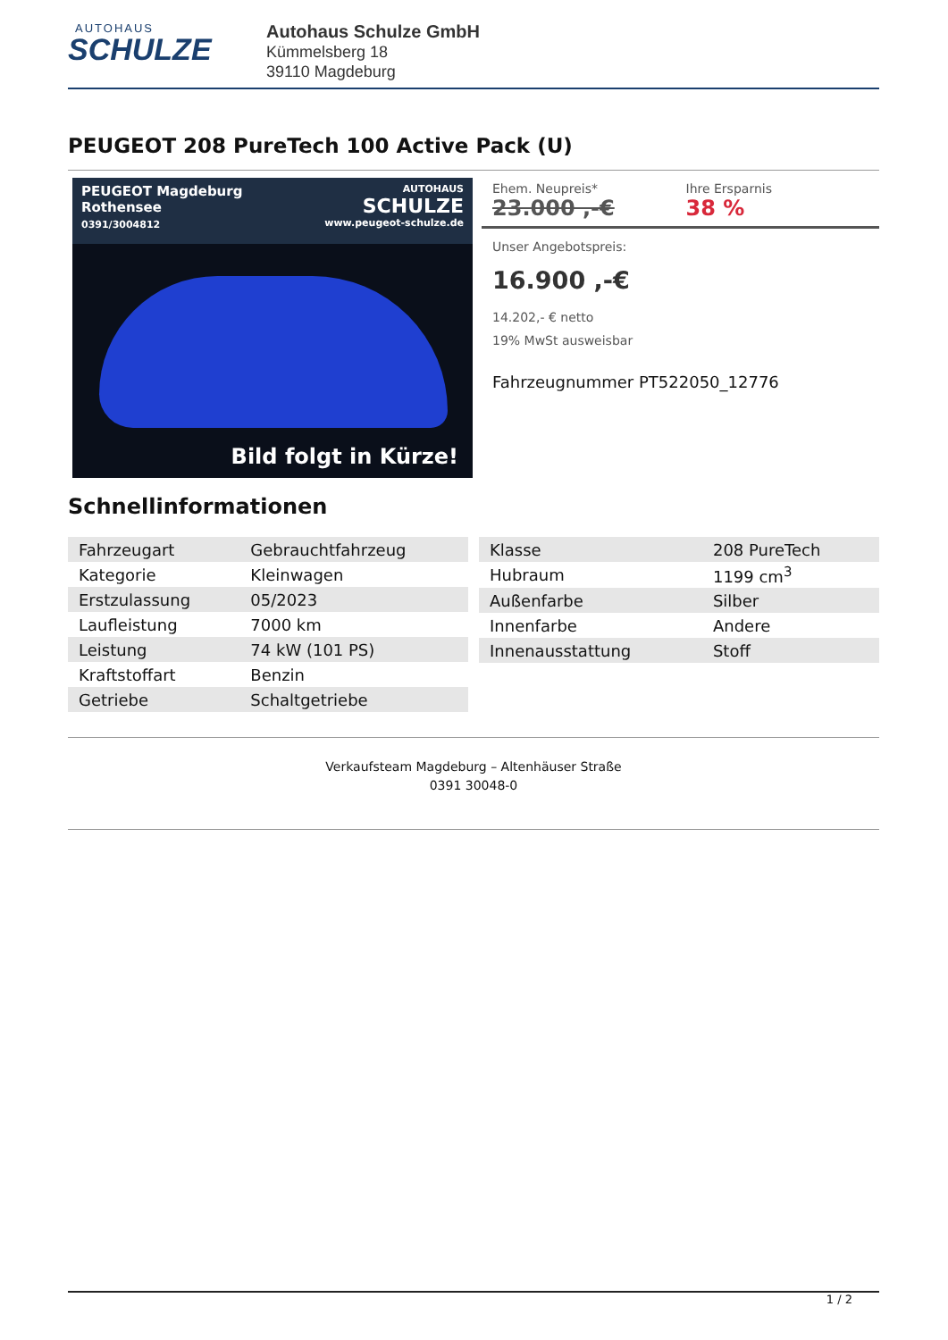AUTOHAUS
SCHULZE
Autohaus Schulze GmbH
Kümmelsberg 18
39110 Magdeburg
PEUGEOT 208 PureTech 100 Active Pack (U)
PEUGEOT Magdeburg
Rothensee
0391/3004812
AUTOHAUS
SCHULZE
www.peugeot-schulze.de
Bild folgt in Kürze!
Ehem. Neupreis*
23.000 ,-€
Ihre Ersparnis
38 %
Unser Angebotspreis:
16.900 ,-€
14.202,- € netto
19% MwSt ausweisbar
Fahrzeugnummer PT522050_12776
Schnellinformationen
| Fahrzeugart | Gebrauchtfahrzeug |
| Kategorie | Kleinwagen |
| Erstzulassung | 05/2023 |
| Laufleistung | 7000 km |
| Leistung | 74 kW (101 PS) |
| Kraftstoffart | Benzin |
| Getriebe | Schaltgetriebe |
| Klasse | 208 PureTech |
| Hubraum | 1199 cm<sup>3</sup> |
| Außenfarbe | Silber |
| Innenfarbe | Andere |
| Innenausstattung | Stoff |
Verkaufsteam Magdeburg – Altenhäuser Straße
0391 30048-0
1 / 2